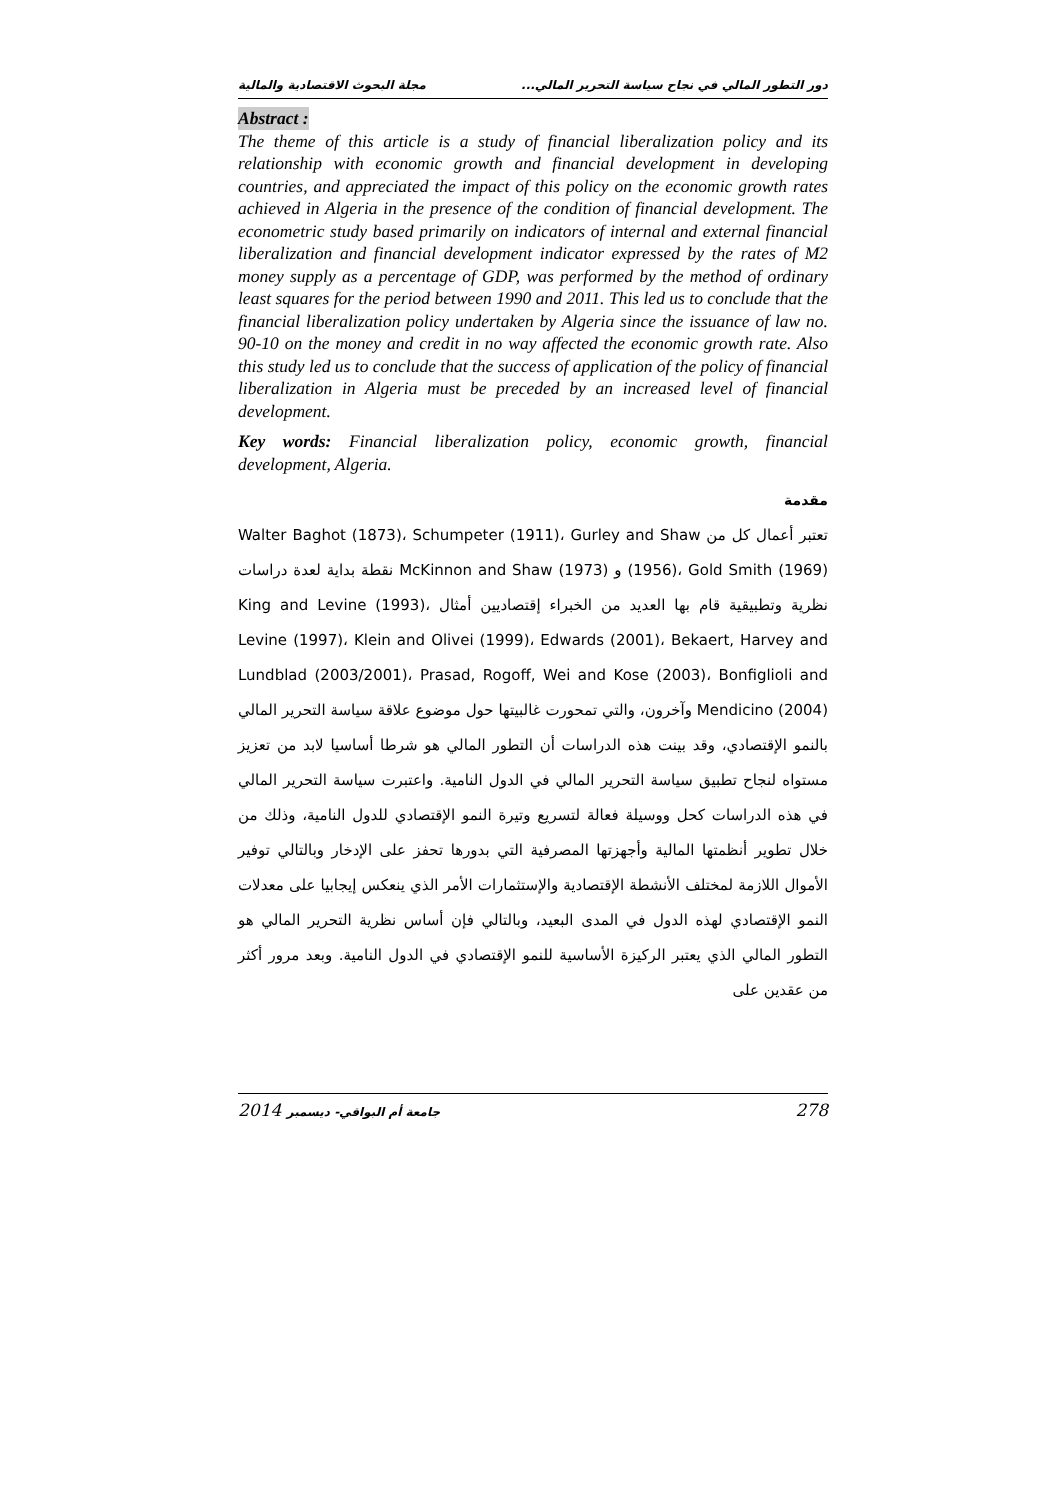دور التطور المالي في نجاح سياسة التحرير المالي... مجلة البحوث الاقتصادية والمالية
Abstract :
The theme of this article is a study of financial liberalization policy and its relationship with economic growth and financial development in developing countries, and appreciated the impact of this policy on the economic growth rates achieved in Algeria in the presence of the condition of financial development. The econometric study based primarily on indicators of internal and external financial liberalization and financial development indicator expressed by the rates of M2 money supply as a percentage of GDP, was performed by the method of ordinary least squares for the period between 1990 and 2011. This led us to conclude that the financial liberalization policy undertaken by Algeria since the issuance of law no. 90-10 on the money and credit in no way affected the economic growth rate. Also this study led us to conclude that the success of application of the policy of financial liberalization in Algeria must be preceded by an increased level of financial development.
Key words: Financial liberalization policy, economic growth, financial development, Algeria.
مقدمة
تعتبر أعمال كل من Walter Baghot (1873)، Schumpeter (1911)، Gurley and Shaw (1956)، Gold Smith (1969) و McKinnon and Shaw (1973) نقطة بداية لعدة دراسات نظرية وتطبيقية قام بها العديد من الخبراء إقتصاديين أمثال King and Levine (1993)، Levine (1997)، Klein and Olivei (1999)، Edwards (2001)، Bekaert, Harvey and Lundblad (2003/2001)، Prasad, Rogoff, Wei and Kose (2003)، Bonfiglioli and Mendicino (2004) وآخرون، والتي تمحورت غالبيتها حول موضوع علاقة سياسة التحرير المالي بالنمو الإقتصادي، وقد بينت هذه الدراسات أن التطور المالي هو شرطا أساسيا لابد من تعزيز مستواه لنجاح تطبيق سياسة التحرير المالي في الدول النامية. واعتبرت سياسة التحرير المالي في هذه الدراسات كحل ووسيلة فعالة لتسريع وتيرة النمو الإقتصادي للدول النامية، وذلك من خلال تطوير أنظمتها المالية وأجهزتها المصرفية التي بدورها تحفز على الإدخار وبالتالي توفير الأموال اللازمة لمختلف الأنشطة الإقتصادية والإستثمارات الأمر الذي ينعكس إيجابيا على معدلات النمو الإقتصادي لهذه الدول في المدى البعيد، وبالتالي فإن أساس نظرية التحرير المالي هو التطور المالي الذي يعتبر الركيزة الأساسية للنمو الإقتصادي في الدول النامية. وبعد مرور أكثر من عقدين على
2014 جامعة أم البواقي- ديسمبر 278